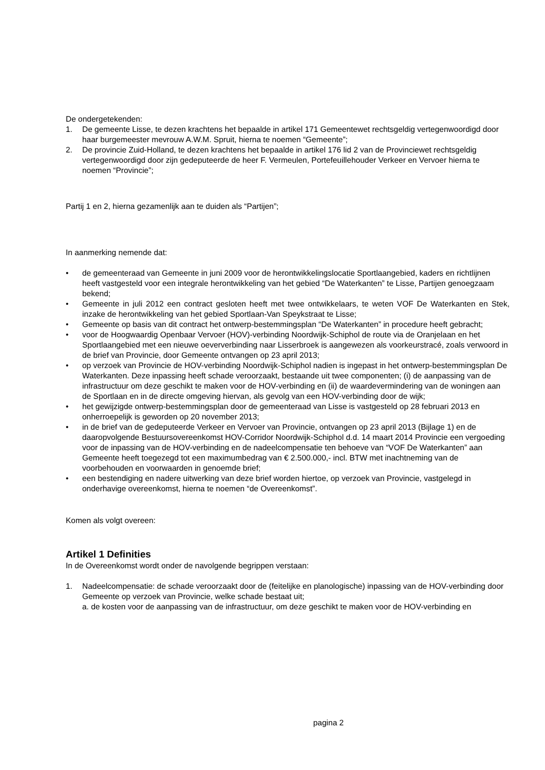De ondergetekenden:
1. De gemeente Lisse, te dezen krachtens het bepaalde in artikel 171 Gemeentewet rechtsgeldig vertegenwoordigd door haar burgemeester mevrouw A.W.M. Spruit, hierna te noemen “Gemeente”;
2. De provincie Zuid-Holland, te dezen krachtens het bepaalde in artikel 176 lid 2 van de Provinciewet rechtsgeldig vertegenwoordigd door zijn gedeputeerde de heer F. Vermeulen, Portefeuillehouder Verkeer en Vervoer hierna te noemen “Provincie”;
Partij 1 en 2, hierna gezamenlijk aan te duiden als “Partijen”;
In aanmerking nemende dat:
• de gemeenteraad van Gemeente in juni 2009 voor de herontwikkelingslocatie Sportlaangebied, kaders en richtlijnen heeft vastgesteld voor een integrale herontwikkeling van het gebied “De Waterkanten” te Lisse, Partijen genoegzaam bekend;
• Gemeente in juli 2012 een contract gesloten heeft met twee ontwikkelaars, te weten VOF De Waterkanten en Stek, inzake de herontwikkeling van het gebied Sportlaan-Van Speykstraat te Lisse;
• Gemeente op basis van dit contract het ontwerp-bestemmingsplan “De Waterkanten” in procedure heeft gebracht;
• voor de Hoogwaardig Openbaar Vervoer (HOV)-verbinding Noordwijk-Schiphol de route via de Oranjelaan en het Sportlaangebied met een nieuwe oeververbinding naar Lisserbroek is aangewezen als voorkeurstracé, zoals verwoord in de brief van Provincie, door Gemeente ontvangen op 23 april 2013;
• op verzoek van Provincie de HOV-verbinding Noordwijk-Schiphol nadien is ingepast in het ontwerp-bestemmingsplan De Waterkanten. Deze inpassing heeft schade veroorzaakt, bestaande uit twee componenten; (i) de aanpassing van de infrastructuur om deze geschikt te maken voor de HOV-verbinding en (ii) de waardevermindering van de woningen aan de Sportlaan en in de directe omgeving hiervan, als gevolg van een HOV-verbinding door de wijk;
• het gewijzigde ontwerp-bestemmingsplan door de gemeenteraad van Lisse is vastgesteld op 28 februari 2013 en onherroepelijk is geworden op 20 november 2013;
• in de brief van de gedeputeerde Verkeer en Vervoer van Provincie, ontvangen op 23 april 2013 (Bijlage 1) en de daaropvolgende Bestuursovereenkomst HOV-Corridor Noordwijk-Schiphol d.d. 14 maart 2014 Provincie een vergoeding voor de inpassing van de HOV-verbinding en de nadeelcompensatie ten behoeve van “VOF De Waterkanten” aan Gemeente heeft toegezegd tot een maximumbedrag van € 2.500.000,- incl. BTW met inachtneming van de voorbehouden en voorwaarden in genoemde brief;
• een bestendiging en nadere uitwerking van deze brief worden hiertoe, op verzoek van Provincie, vastgelegd in onderhavige overeenkomst, hierna te noemen “de Overeenkomst”.
Komen als volgt overeen:
Artikel 1 Definities
In de Overeenkomst wordt onder de navolgende begrippen verstaan:
1. Nadeelcompensatie: de schade veroorzaakt door de (feitelijke en planologische) inpassing van de HOV-verbinding door Gemeente op verzoek van Provincie, welke schade bestaat uit;
a. de kosten voor de aanpassing van de infrastructuur, om deze geschikt te maken voor de HOV-verbinding en
pagina 2